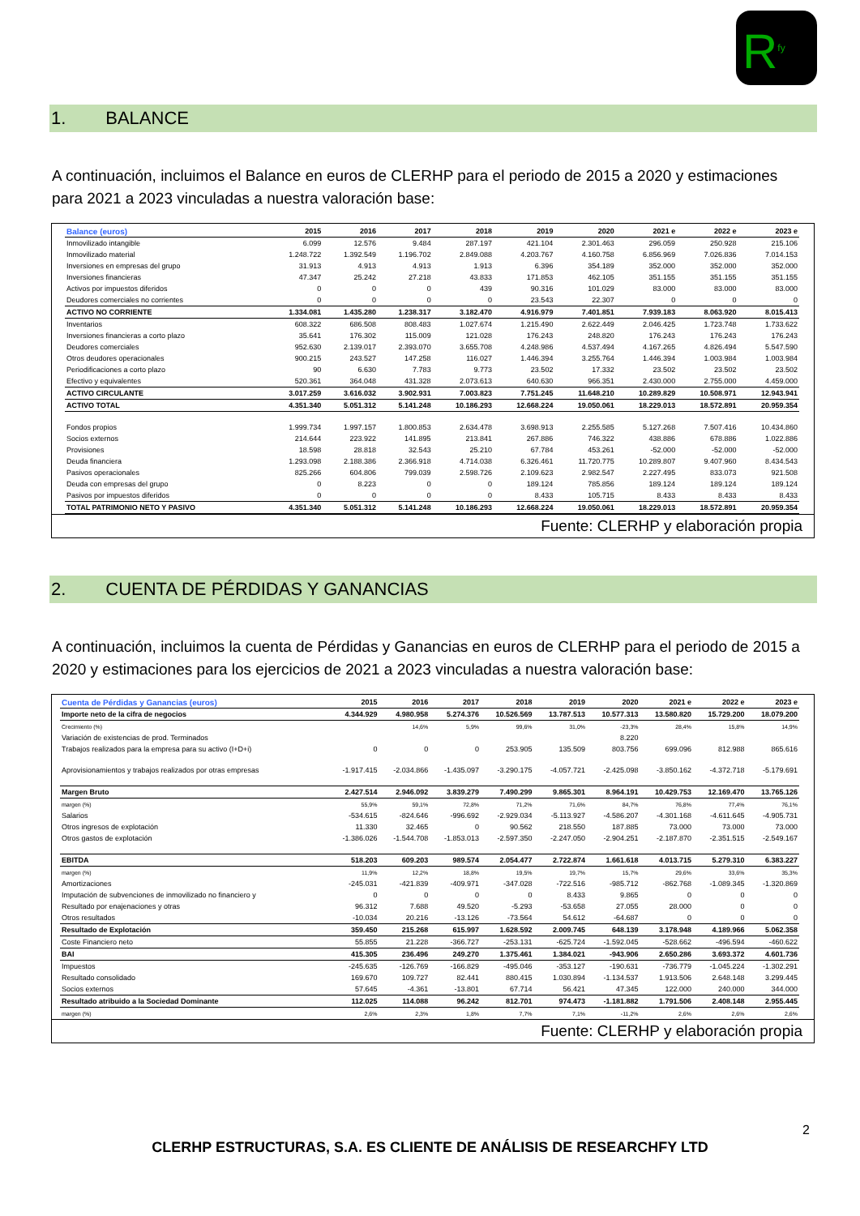R<sup>fy</sup>
1. BALANCE
A continuación, incluimos el Balance en euros de CLERHP para el periodo de 2015 a 2020 y estimaciones para 2021 a 2023 vinculadas a nuestra valoración base:
| Balance (euros) | 2015 | 2016 | 2017 | 2018 | 2019 | 2020 | 2021 e | 2022 e | 2023 e |
| --- | --- | --- | --- | --- | --- | --- | --- | --- | --- |
| Inmovilizado intangible | 6.099 | 12.576 | 9.484 | 287.197 | 421.104 | 2.301.463 | 296.059 | 250.928 | 215.106 |
| Inmovilizado material | 1.248.722 | 1.392.549 | 1.196.702 | 2.849.088 | 4.203.767 | 4.160.758 | 6.856.969 | 7.026.836 | 7.014.153 |
| Inversiones en empresas del grupo | 31.913 | 4.913 | 4.913 | 1.913 | 6.396 | 354.189 | 352.000 | 352.000 | 352.000 |
| Inversiones financieras | 47.347 | 25.242 | 27.218 | 43.833 | 171.853 | 462.105 | 351.155 | 351.155 | 351.155 |
| Activos por impuestos diferidos | 0 | 0 | 0 | 439 | 90.316 | 101.029 | 83.000 | 83.000 | 83.000 |
| Deudores comerciales no corrientes | 0 | 0 | 0 | 0 | 23.543 | 22.307 | 0 | 0 | 0 |
| ACTIVO NO CORRIENTE | 1.334.081 | 1.435.280 | 1.238.317 | 3.182.470 | 4.916.979 | 7.401.851 | 7.939.183 | 8.063.920 | 8.015.413 |
| Inventarios | 608.322 | 686.508 | 808.483 | 1.027.674 | 1.215.490 | 2.622.449 | 2.046.425 | 1.723.748 | 1.733.622 |
| Inversiones financieras a corto plazo | 35.641 | 176.302 | 115.009 | 121.028 | 176.243 | 248.820 | 176.243 | 176.243 | 176.243 |
| Deudores comerciales | 952.630 | 2.139.017 | 2.393.070 | 3.655.708 | 4.248.986 | 4.537.494 | 4.167.265 | 4.826.494 | 5.547.590 |
| Otros deudores operacionales | 900.215 | 243.527 | 147.258 | 116.027 | 1.446.394 | 3.255.764 | 1.446.394 | 1.003.984 | 1.003.984 |
| Periodificaciones a corto plazo | 90 | 6.630 | 7.783 | 9.773 | 23.502 | 17.332 | 23.502 | 23.502 | 23.502 |
| Efectivo y equivalentes | 520.361 | 364.048 | 431.328 | 2.073.613 | 640.630 | 966.351 | 2.430.000 | 2.755.000 | 4.459.000 |
| ACTIVO CIRCULANTE | 3.017.259 | 3.616.032 | 3.902.931 | 7.003.823 | 7.751.245 | 11.648.210 | 10.289.829 | 10.508.971 | 12.943.941 |
| ACTIVO TOTAL | 4.351.340 | 5.051.312 | 5.141.248 | 10.186.293 | 12.668.224 | 19.050.061 | 18.229.013 | 18.572.891 | 20.959.354 |
| Fondos propios | 1.999.734 | 1.997.157 | 1.800.853 | 2.634.478 | 3.698.913 | 2.255.585 | 5.127.268 | 7.507.416 | 10.434.860 |
| Socios externos | 214.644 | 223.922 | 141.895 | 213.841 | 267.886 | 746.322 | 438.886 | 678.886 | 1.022.886 |
| Provisiones | 18.598 | 28.818 | 32.543 | 25.210 | 67.784 | 453.261 | -52.000 | -52.000 | -52.000 |
| Deuda financiera | 1.293.098 | 2.188.386 | 2.366.918 | 4.714.038 | 6.326.461 | 11.720.775 | 10.289.807 | 9.407.960 | 8.434.543 |
| Pasivos operacionales | 825.266 | 604.806 | 799.039 | 2.598.726 | 2.109.623 | 2.982.547 | 2.227.495 | 833.073 | 921.508 |
| Deuda con empresas del grupo | 0 | 8.223 | 0 | 0 | 189.124 | 785.856 | 189.124 | 189.124 | 189.124 |
| Pasivos por impuestos diferidos | 0 | 0 | 0 | 0 | 8.433 | 105.715 | 8.433 | 8.433 | 8.433 |
| TOTAL PATRIMONIO NETO Y PASIVO | 4.351.340 | 5.051.312 | 5.141.248 | 10.186.293 | 12.668.224 | 19.050.061 | 18.229.013 | 18.572.891 | 20.959.354 |
Fuente: CLERHP y elaboración propia
2. CUENTA DE PÉRDIDAS Y GANANCIAS
A continuación, incluimos la cuenta de Pérdidas y Ganancias en euros de CLERHP para el periodo de 2015 a 2020 y estimaciones para los ejercicios de 2021 a 2023 vinculadas a nuestra valoración base:
| Cuenta de Pérdidas y Ganancias (euros) | 2015 | 2016 | 2017 | 2018 | 2019 | 2020 | 2021 e | 2022 e | 2023 e |
| --- | --- | --- | --- | --- | --- | --- | --- | --- | --- |
| Importe neto de la cifra de negocios | 4.344.929 | 4.980.958 | 5.274.376 | 10.526.569 | 13.787.513 | 10.577.313 | 13.580.820 | 15.729.200 | 18.079.200 |
| Crecimiento (%) | | 14,6% | 5,9% | 99,6% | 31,0% | -23,3% | 28,4% | 15,8% | 14,9% |
| Variación de existencias de prod. Terminados | | | | | | 8.220 | | | |
| Trabajos realizados para la empresa para su activo (I+D+i) | 0 | 0 | 0 | 253.905 | 135.509 | 803.756 | 699.096 | 812.988 | 865.616 |
| Aprovisionamientos y trabajos realizados por otras empresas | -1.917.415 | -2.034.866 | -1.435.097 | -3.290.175 | -4.057.721 | -2.425.098 | -3.850.162 | -4.372.718 | -5.179.691 |
| Margen Bruto | 2.427.514 | 2.946.092 | 3.839.279 | 7.490.299 | 9.865.301 | 8.964.191 | 10.429.753 | 12.169.470 | 13.765.126 |
| margen (%) | 55,9% | 59,1% | 72,8% | 71,2% | 71,6% | 84,7% | 76,8% | 77,4% | 76,1% |
| Salarios | -534.615 | -824.646 | -996.692 | -2.929.034 | -5.113.927 | -4.586.207 | -4.301.168 | -4.611.645 | -4.905.731 |
| Otros ingresos de explotación | 11.330 | 32.465 | 0 | 90.562 | 218.550 | 187.885 | 73.000 | 73.000 | 73.000 |
| Otros gastos de explotación | -1.386.026 | -1.544.708 | -1.853.013 | -2.597.350 | -2.247.050 | -2.904.251 | -2.187.870 | -2.351.515 | -2.549.167 |
| EBITDA | 518.203 | 609.203 | 989.574 | 2.054.477 | 2.722.874 | 1.661.618 | 4.013.715 | 5.279.310 | 6.383.227 |
| margen (%) | 11,9% | 12,2% | 18,8% | 19,5% | 19,7% | 15,7% | 29,6% | 33,6% | 35,3% |
| Amortizaciones | -245.031 | -421.839 | -409.971 | -347.028 | -722.516 | -985.712 | -862.768 | -1.089.345 | -1.320.869 |
| Imputación de subvenciones de inmovilizado no financiero y | 0 | 0 | 0 | 0 | 8.433 | 9.865 | 0 | 0 | 0 |
| Resultado por enajenaciones y otras | 96.312 | 7.688 | 49.520 | -5.293 | -53.658 | 27.055 | 28.000 | 0 | 0 |
| Otros resultados | -10.034 | 20.216 | -13.126 | -73.564 | 54.612 | -64.687 | 0 | 0 | 0 |
| Resultado de Explotación | 359.450 | 215.268 | 615.997 | 1.628.592 | 2.009.745 | 648.139 | 3.178.948 | 4.189.966 | 5.062.358 |
| Coste Financiero neto | 55.855 | 21.228 | -366.727 | -253.131 | -625.724 | -1.592.045 | -528.662 | -496.594 | -460.622 |
| BAI | 415.305 | 236.496 | 249.270 | 1.375.461 | 1.384.021 | -943.906 | 2.650.286 | 3.693.372 | 4.601.736 |
| Impuestos | -245.635 | -126.769 | -166.829 | -495.046 | -353.127 | -190.631 | -736.779 | -1.045.224 | -1.302.291 |
| Resultado consolidado | 169.670 | 109.727 | 82.441 | 880.415 | 1.030.894 | -1.134.537 | 1.913.506 | 2.648.148 | 3.299.445 |
| Socios externos | 57.645 | -4.361 | -13.801 | 67.714 | 56.421 | 47.345 | 122.000 | 240.000 | 344.000 |
| Resultado atribuido a la Sociedad Dominante | 112.025 | 114.088 | 96.242 | 812.701 | 974.473 | -1.181.882 | 1.791.506 | 2.408.148 | 2.955.445 |
| margen (%) | 2,6% | 2,3% | 1,8% | 7,7% | 7,1% | -11,2% | 2,6% | 2,6% | 2,6% |
Fuente: CLERHP y elaboración propia
2
CLERHP ESTRUCTURAS, S.A. ES CLIENTE DE ANÁLISIS DE RESEARCHFY LTD